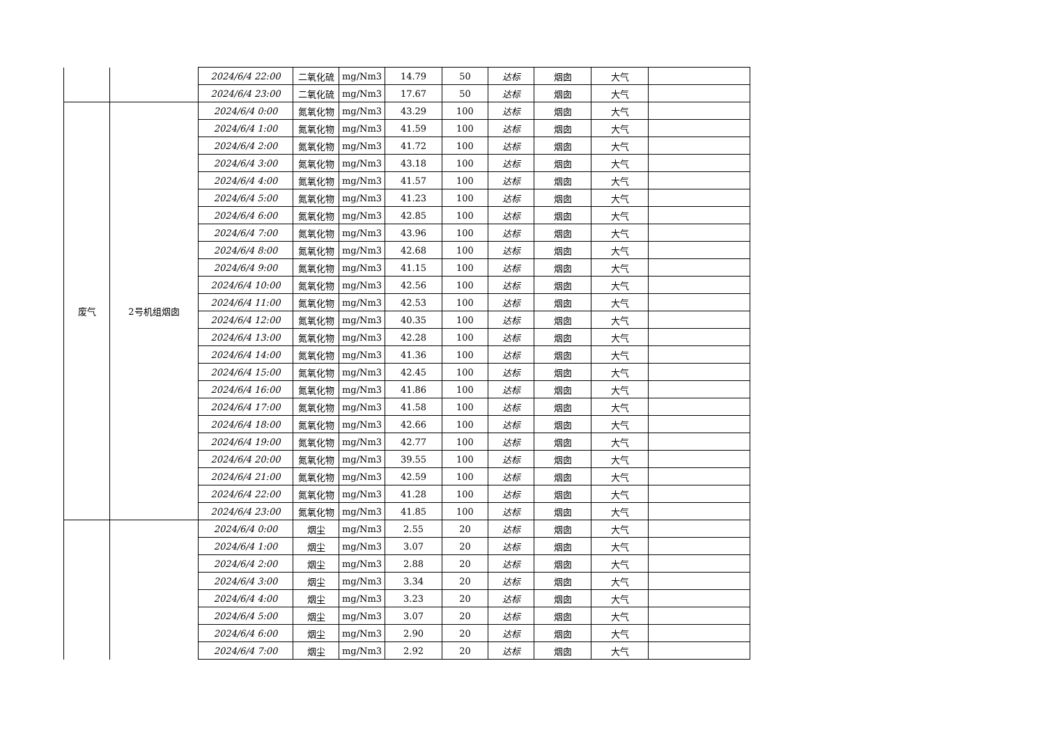| | | 2024/6/4 22:00 | 二氧化硫 | mg/Nm3 | 14.79 | 50 | 达标 | 烟囱 | 大气 | |
| | | 2024/6/4 23:00 | 二氧化硫 | mg/Nm3 | 17.67 | 50 | 达标 | 烟囱 | 大气 | |
| 废气 | 2号机组烟囱 | 2024/6/4 0:00 | 氮氧化物 | mg/Nm3 | 43.29 | 100 | 达标 | 烟囱 | 大气 | |
| | | 2024/6/4 1:00 | 氮氧化物 | mg/Nm3 | 41.59 | 100 | 达标 | 烟囱 | 大气 | |
| | | 2024/6/4 2:00 | 氮氧化物 | mg/Nm3 | 41.72 | 100 | 达标 | 烟囱 | 大气 | |
| | | 2024/6/4 3:00 | 氮氧化物 | mg/Nm3 | 43.18 | 100 | 达标 | 烟囱 | 大气 | |
| | | 2024/6/4 4:00 | 氮氧化物 | mg/Nm3 | 41.57 | 100 | 达标 | 烟囱 | 大气 | |
| | | 2024/6/4 5:00 | 氮氧化物 | mg/Nm3 | 41.23 | 100 | 达标 | 烟囱 | 大气 | |
| | | 2024/6/4 6:00 | 氮氧化物 | mg/Nm3 | 42.85 | 100 | 达标 | 烟囱 | 大气 | |
| | | 2024/6/4 7:00 | 氮氧化物 | mg/Nm3 | 43.96 | 100 | 达标 | 烟囱 | 大气 | |
| | | 2024/6/4 8:00 | 氮氧化物 | mg/Nm3 | 42.68 | 100 | 达标 | 烟囱 | 大气 | |
| | | 2024/6/4 9:00 | 氮氧化物 | mg/Nm3 | 41.15 | 100 | 达标 | 烟囱 | 大气 | |
| | | 2024/6/4 10:00 | 氮氧化物 | mg/Nm3 | 42.56 | 100 | 达标 | 烟囱 | 大气 | |
| | | 2024/6/4 11:00 | 氮氧化物 | mg/Nm3 | 42.53 | 100 | 达标 | 烟囱 | 大气 | |
| | | 2024/6/4 12:00 | 氮氧化物 | mg/Nm3 | 40.35 | 100 | 达标 | 烟囱 | 大气 | |
| | | 2024/6/4 13:00 | 氮氧化物 | mg/Nm3 | 42.28 | 100 | 达标 | 烟囱 | 大气 | |
| | | 2024/6/4 14:00 | 氮氧化物 | mg/Nm3 | 41.36 | 100 | 达标 | 烟囱 | 大气 | |
| | | 2024/6/4 15:00 | 氮氧化物 | mg/Nm3 | 42.45 | 100 | 达标 | 烟囱 | 大气 | |
| | | 2024/6/4 16:00 | 氮氧化物 | mg/Nm3 | 41.86 | 100 | 达标 | 烟囱 | 大气 | |
| | | 2024/6/4 17:00 | 氮氧化物 | mg/Nm3 | 41.58 | 100 | 达标 | 烟囱 | 大气 | |
| | | 2024/6/4 18:00 | 氮氧化物 | mg/Nm3 | 42.66 | 100 | 达标 | 烟囱 | 大气 | |
| | | 2024/6/4 19:00 | 氮氧化物 | mg/Nm3 | 42.77 | 100 | 达标 | 烟囱 | 大气 | |
| | | 2024/6/4 20:00 | 氮氧化物 | mg/Nm3 | 39.55 | 100 | 达标 | 烟囱 | 大气 | |
| | | 2024/6/4 21:00 | 氮氧化物 | mg/Nm3 | 42.59 | 100 | 达标 | 烟囱 | 大气 | |
| | | 2024/6/4 22:00 | 氮氧化物 | mg/Nm3 | 41.28 | 100 | 达标 | 烟囱 | 大气 | |
| | | 2024/6/4 23:00 | 氮氧化物 | mg/Nm3 | 41.85 | 100 | 达标 | 烟囱 | 大气 | |
| | | 2024/6/4 0:00 | 烟尘 | mg/Nm3 | 2.55 | 20 | 达标 | 烟囱 | 大气 | |
| | | 2024/6/4 1:00 | 烟尘 | mg/Nm3 | 3.07 | 20 | 达标 | 烟囱 | 大气 | |
| | | 2024/6/4 2:00 | 烟尘 | mg/Nm3 | 2.88 | 20 | 达标 | 烟囱 | 大气 | |
| | | 2024/6/4 3:00 | 烟尘 | mg/Nm3 | 3.34 | 20 | 达标 | 烟囱 | 大气 | |
| | | 2024/6/4 4:00 | 烟尘 | mg/Nm3 | 3.23 | 20 | 达标 | 烟囱 | 大气 | |
| | | 2024/6/4 5:00 | 烟尘 | mg/Nm3 | 3.07 | 20 | 达标 | 烟囱 | 大气 | |
| | | 2024/6/4 6:00 | 烟尘 | mg/Nm3 | 2.90 | 20 | 达标 | 烟囱 | 大气 | |
| | | 2024/6/4 7:00 | 烟尘 | mg/Nm3 | 2.92 | 20 | 达标 | 烟囱 | 大气 | |